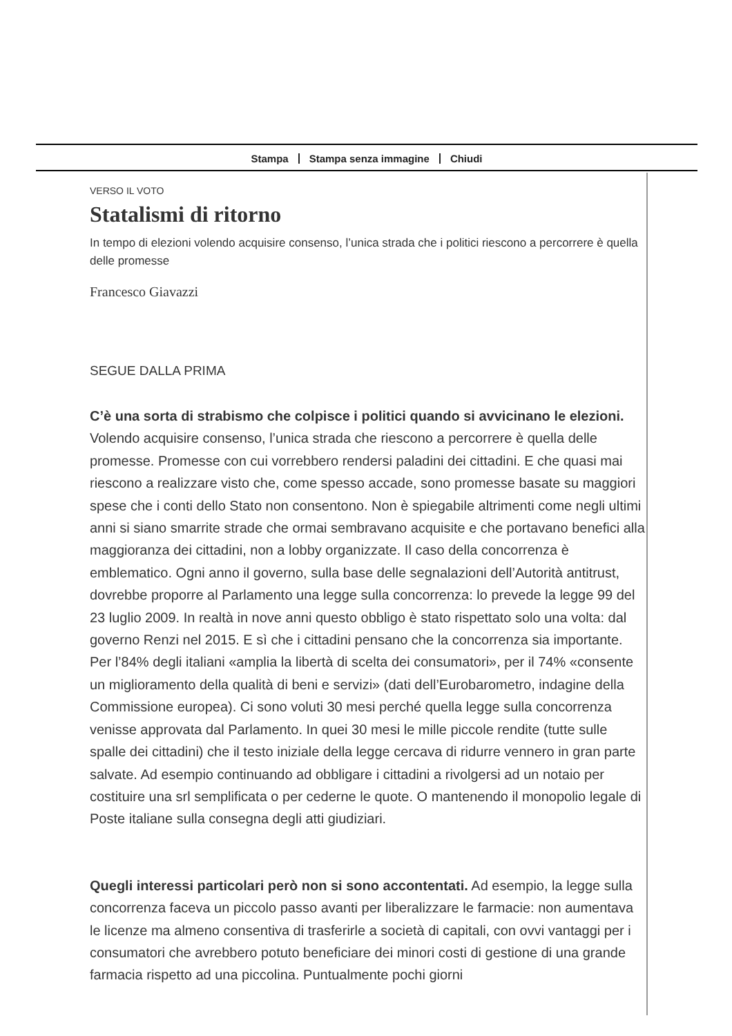Stampa Stampa senza immagine Chiudi
VERSO IL VOTO
Statalismi di ritorno
In tempo di elezioni volendo acquisire consenso, l’unica strada che i politici riescono a percorrere è quella delle promesse
Francesco Giavazzi
SEGUE DALLA PRIMA
C’è una sorta di strabismo che colpisce i politici quando si avvicinano le elezioni. Volendo acquisire consenso, l’unica strada che riescono a percorrere è quella delle promesse. Promesse con cui vorrebbero rendersi paladini dei cittadini. E che quasi mai riescono a realizzare visto che, come spesso accade, sono promesse basate su maggiori spese che i conti dello Stato non consentono. Non è spiegabile altrimenti come negli ultimi anni si siano smarrite strade che ormai sembravano acquisite e che portavano benefici alla maggioranza dei cittadini, non a lobby organizzate. Il caso della concorrenza è emblematico. Ogni anno il governo, sulla base delle segnalazioni dell’Autorità antitrust, dovrebbe proporre al Parlamento una legge sulla concorrenza: lo prevede la legge 99 del 23 luglio 2009. In realtà in nove anni questo obbligo è stato rispettato solo una volta: dal governo Renzi nel 2015. E sì che i cittadini pensano che la concorrenza sia importante. Per l’84% degli italiani «amplia la libertà di scelta dei consumatori», per il 74% «consente un miglioramento della qualità di beni e servizi» (dati dell’Eurobarometro, indagine della Commissione europea). Ci sono voluti 30 mesi perché quella legge sulla concorrenza venisse approvata dal Parlamento. In quei 30 mesi le mille piccole rendite (tutte sulle spalle dei cittadini) che il testo iniziale della legge cercava di ridurre vennero in gran parte salvate. Ad esempio continuando ad obbligare i cittadini a rivolgersi ad un notaio per costituire una srl semplificata o per cederne le quote. O mantenendo il monopolio legale di Poste italiane sulla consegna degli atti giudiziari.
Quegli interessi particolari però non si sono accontentati. Ad esempio, la legge sulla concorrenza faceva un piccolo passo avanti per liberalizzare le farmacie: non aumentava le licenze ma almeno consentiva di trasferirle a società di capitali, con ovvi vantaggi per i consumatori che avrebbero potuto beneficiare dei minori costi di gestione di una grande farmacia rispetto ad una piccolina. Puntualmente pochi giorni